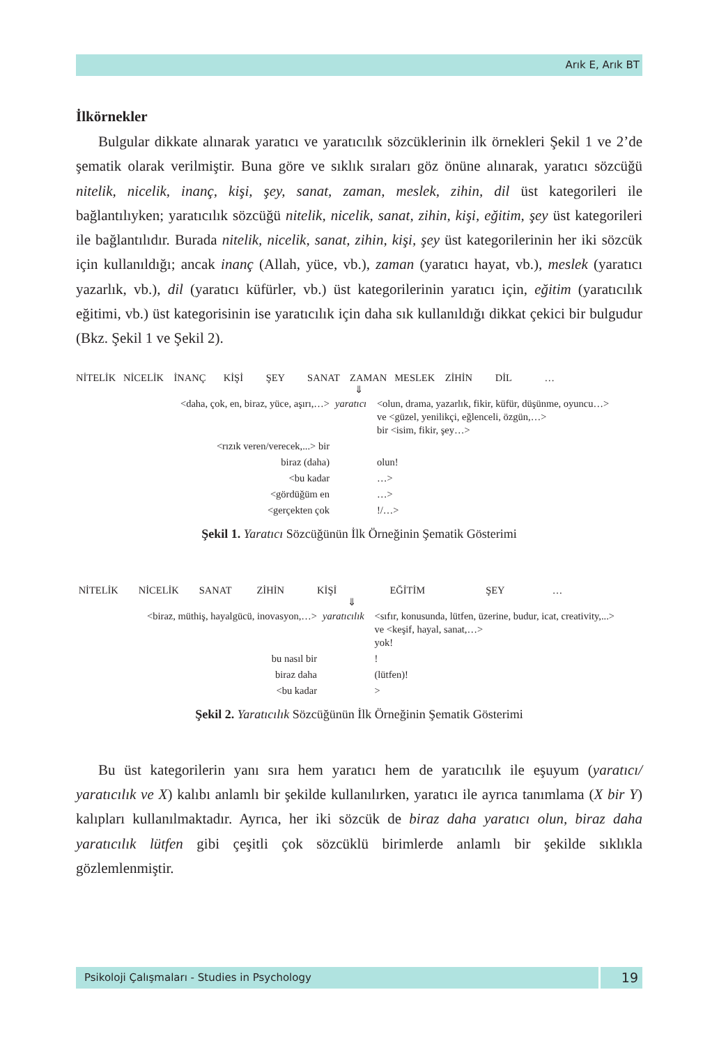Arık E, Arık BT
İlkörnekler
Bulgular dikkate alınarak yaratıcı ve yaratıcılık sözcüklerinin ilk örnekleri Şekil 1 ve 2’de şematik olarak verilmiştir. Buna göre ve sıklık sıraları göz önüne alınarak, yaratıcı sözcüğü nitelik, nicelik, inanç, kişi, şey, sanat, zaman, meslek, zihin, dil üst kategorileri ile bağlantılıyken; yaratıcılık sözcüğü nitelik, nicelik, sanat, zihin, kişi, eğitim, şey üst kategorileri ile bağlantılıdır. Burada nitelik, nicelik, sanat, zihin, kişi, şey üst kategorilerinin her iki sözcük için kullanıldığı; ancak inanç (Allah, yüce, vb.), zaman (yaratıcı hayat, vb.), meslek (yaratıcı yazarlık, vb.), dil (yaratıcı küfürler, vb.) üst kategorilerinin yaratıcı için, eğitim (yaratıcılık eğitimi, vb.) üst kategorisinin ise yaratıcılık için daha sık kullanıldığı dikkat çekici bir bulgudur (Bkz. Şekil 1 ve Şekil 2).
NİTELİK NİCELİK İNANÇ KİŞİ ŞEY SANAT ZAMAN MESLEK ZİHİN DİL …
⇓
| <daha, çok, en, biraz, yüce, aşırı,…> | yaratıcı | <olun, drama, yazarlık, fikir, küfür, düşünme, oyuncu…> ve <güzel, yenilikçi, eğlenceli, özgün,…> bir <isim, fikir, şey…> |
| <rızık veren/verecek,...> bir | | |
| biraz (daha) | | olun! |
| <bu kadar | | …> |
| <gördüğüm en | | …> |
| <gerçekten çok | | !/…> |
Şekil 1. Yaratıcı Sözcüğünün İlk Örneğinin Şematik Gösterimi
NİTELİK NİCELİK SANAT ZİHİN KİŞİ EĞİTİM ŞEY …
⇓
| <biraz, müthiş, hayalgücü, inovasyon,…> | yaratıcılık | <sıfır, konusunda, lütfen, üzerine, budur, icat, creativity,...> ve <keşif, hayal, sanat,…> yok! |
| bu nasıl bir | | ! |
| biraz daha | | (lütfen)! |
| <bu kadar | | > |
Şekil 2. Yaratıcılık Sözcüğünün İlk Örneğinin Şematik Gösterimi
Bu üst kategorilerin yanı sıra hem yaratıcı hem de yaratıcılık ile eşuyum (yaratıcı/ yaratıcılık ve X) kalıbı anlamlı bir şekilde kullanılırken, yaratıcı ile ayrıca tanımlama (X bir Y) kalıpları kullanılmaktadır. Ayrıca, her iki sözcük de biraz daha yaratıcı olun, biraz daha yaratıcılık lütfen gibi çeşitli çok sözcüklü birimlerde anlamlı bir şekilde sıklıkla gözlemlenmiştir.
Psikoloji Çalışmaları - Studies in Psychology 19